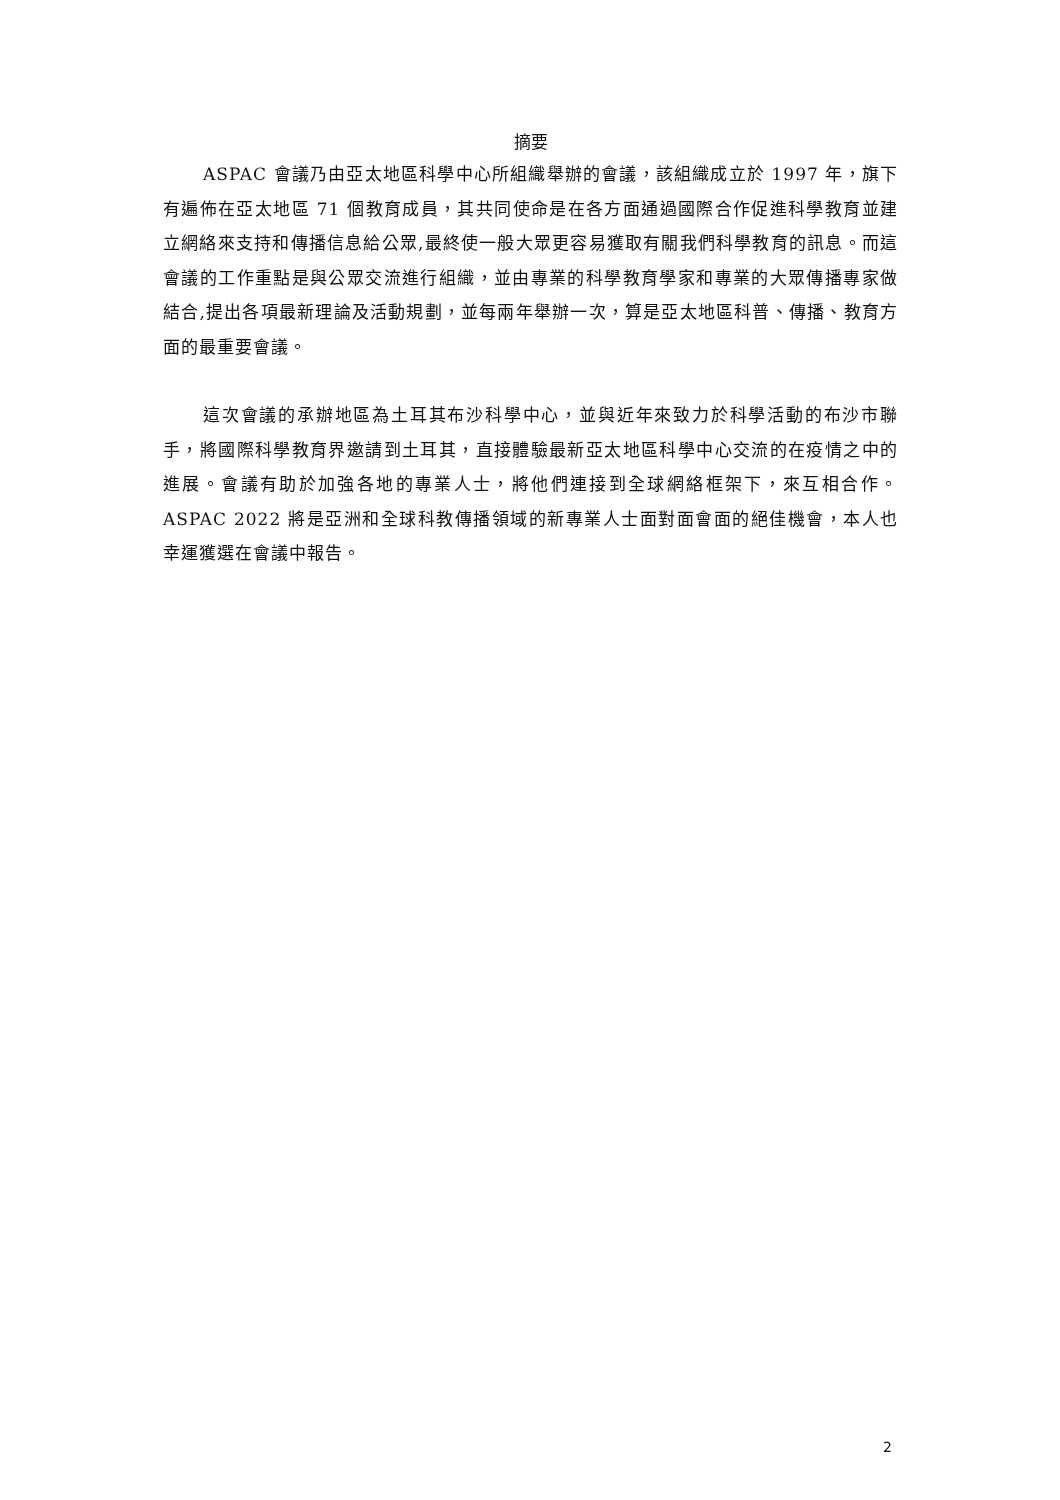摘要
ASPAC 會議乃由亞太地區科學中心所組織舉辦的會議，該組織成立於 1997 年，旗下有遍佈在亞太地區 71 個教育成員，其共同使命是在各方面通過國際合作促進科學教育並建立網絡來支持和傳播信息給公眾,最終使一般大眾更容易獲取有關我們科學教育的訊息。而這會議的工作重點是與公眾交流進行組織，並由專業的科學教育學家和專業的大眾傳播專家做結合,提出各項最新理論及活動規劃，並每兩年舉辦一次，算是亞太地區科普、傳播、教育方面的最重要會議。
這次會議的承辦地區為土耳其布沙科學中心，並與近年來致力於科學活動的布沙市聯手，將國際科學教育界邀請到土耳其，直接體驗最新亞太地區科學中心交流的在疫情之中的進展。會議有助於加強各地的專業人士，將他們連接到全球網絡框架下，來互相合作。ASPAC 2022 將是亞洲和全球科教傳播領域的新專業人士面對面會面的絕佳機會，本人也幸運獲選在會議中報告。
2